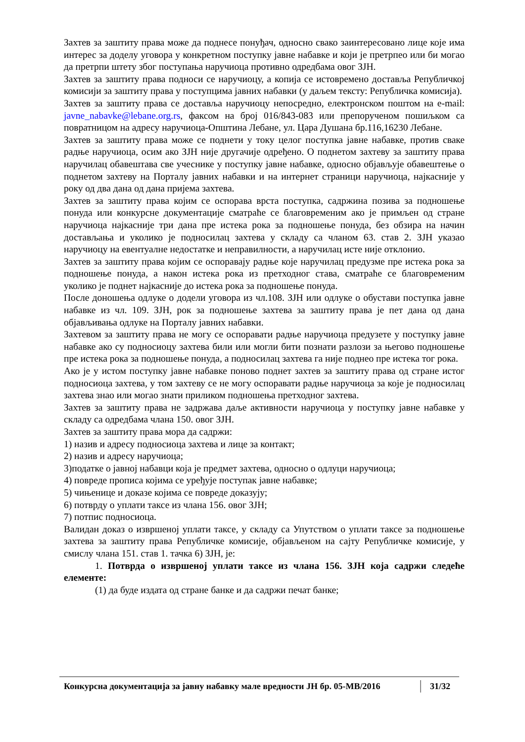Захтев за заштиту права може да поднесе понуђач, односно свако заинтересовано лице које има интерес за доделу уговора у конкретном поступку јавне набавке и који је претрпео или би могао да претрпи штету због поступања наручиоца противно одредбама овог ЗЈН.
Захтев за заштиту права подноси се наручиоцу, а копија се истовремено доставља Републичкој комисији за заштиту права у поступцима јавних набавки (у даљем тексту: Републичка комисија).
Захтев за заштиту права се доставља наручиоцу непосредно, електронском поштом на e-mail: javne_nabavke@lebane.org.rs, факсом на број 016/843-083 или препорученом пошиљком са повратницом на адресу наручиоца-Општина Лебане, ул. Цара Душана бр.116,16230 Лебане.
Захтев за заштиту права може се поднети у току целог поступка јавне набавке, против сваке радње наручиоца, осим ако ЗЈН није другачије одређено. О поднетом захтеву за заштиту права наручилац обавештава све учеснике у поступку јавне набавке, односно објављује обавештење о поднетом захтеву на Порталу јавних набавки и на интернет страници наручиоца, најкасније у року од два дана од дана пријема захтева.
Захтев за заштиту права којим се оспорава врста поступка, садржина позива за подношење понуда или конкурсне документације сматраће се благовременим ако је примљен од стране наручиоца најкасније три дана пре истека рока за подношење понуда, без обзира на начин достављања и уколико је подносилац захтева у складу са чланом 63. став 2. ЗЈН указао наручиоцу на евентуалне недостатке и неправилности, а наручилац исте није отклонио.
Захтев за заштиту права којим се оспоравају радње које наручилац предузме пре истека рока за подношење понуда, а након истека рока из претходног става, сматраће се благовременим уколико је поднет најкасније до истека рока за подношење понуда.
После доношења одлуке о додели уговора из чл.108. ЗЈН или одлуке о обустави поступка јавне набавке из чл. 109. ЗЈН, рок за подношење захтева за заштиту права је пет дана од дана објављивања одлуке на Порталу јавних набавки.
Захтевом за заштиту права не могу се оспоравати радње наручиоца предузете у поступку јавне набавке ако су подносиоцу захтева били или могли бити познати разлози за његово подношење пре истека рока за подношење понуда, а подносилац захтева га није поднео пре истека тог рока.
Ако је у истом поступку јавне набавке поново поднет захтев за заштиту права од стране истог подносиоца захтева, у том захтеву се не могу оспоравати радње наручиоца за које је подносилац захтева знао или могао знати приликом подношења претходног захтева.
Захтев за заштиту права не задржава даље активности наручиоца у поступку јавне набавке у складу са одредбама члана 150. овог ЗЈН.
Захтев за заштиту права мора да садржи:
1) назив и адресу подносиоца захтева и лице за контакт;
2) назив и адресу наручиоца;
3)податке о јавној набавци која је предмет захтева, односно о одлуци наручиоца;
4) повреде прописа којима се уређује поступак јавне набавке;
5) чињенице и доказе којима се повреде доказују;
6) потврду о уплати таксе из члана 156. овог ЗЈН;
7) потпис подносиоца.
Валидан доказ о извршеној уплати таксе, у складу са Упутством о уплати таксе за подношење захтева за заштиту права Републичке комисије, објављеном на сајту Републичке комисије, у смислу члана 151. став 1. тачка 6) ЗЈН, је:
1. Потврда о извршеној уплати таксе из члана 156. ЗЈН која садржи следеће елементе:
(1) да буде издата од стране банке и да садржи печат банке;
Конкурсна документација за јавну набавку мале вредности ЈН бр. 05-МВ/2016
31/32